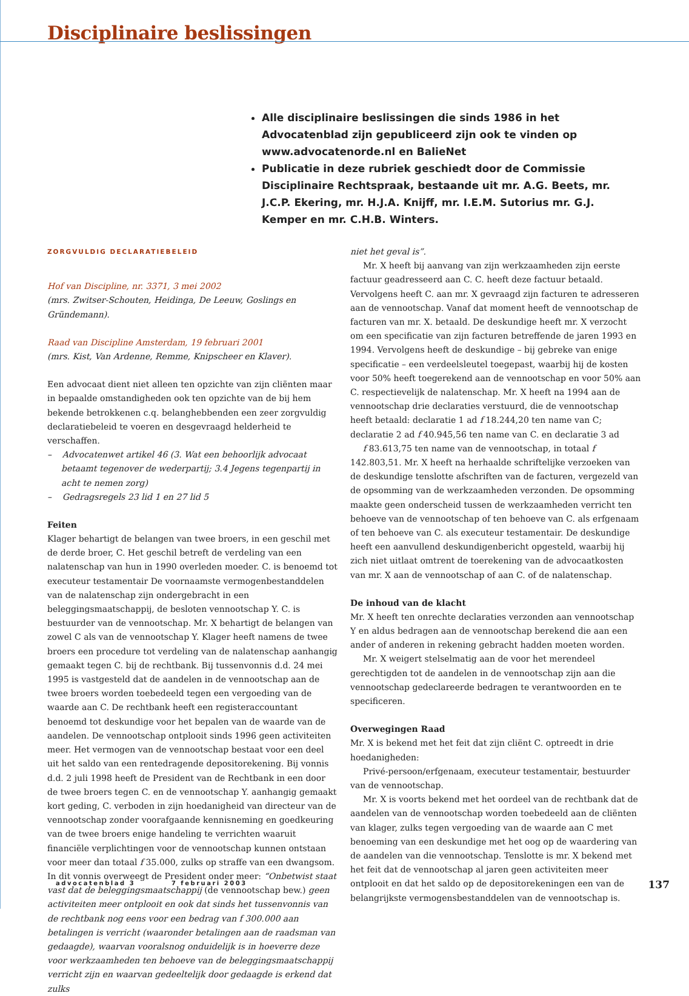Disciplinaire beslissingen
Alle disciplinaire beslissingen die sinds 1986 in het Advocatenblad zijn gepubliceerd zijn ook te vinden op www.advocatenorde.nl en BalieNet
Publicatie in deze rubriek geschiedt door de Commissie Disciplinaire Rechtspraak, bestaande uit mr. A.G. Beets, mr. J.C.P. Ekering, mr. H.J.A. Knijff, mr. I.E.M. Sutorius mr. G.J. Kemper en mr. C.H.B. Winters.
ZORGVULDIG DECLARATIEBELEID
Hof van Discipline, nr. 3371, 3 mei 2002
(mrs. Zwitser-Schouten, Heidinga, De Leeuw, Goslings en Gründemann).
Raad van Discipline Amsterdam, 19 februari 2001
(mrs. Kist, Van Ardenne, Remme, Knipscheer en Klaver).
Een advocaat dient niet alleen ten opzichte van zijn cliënten maar in bepaalde omstandigheden ook ten opzichte van de bij hem bekende betrokkenen c.q. belanghebbenden een zeer zorgvuldig declaratiebeleid te voeren en desgevraagd helderheid te verschaffen.
– Advocatenwet artikel 46 (3. Wat een behoorlijk advocaat betaamt tegenover de wederpartij; 3.4 Jegens tegenpartij in acht te nemen zorg)
– Gedragsregels 23 lid 1 en 27 lid 5
Feiten
Klager behartigt de belangen van twee broers, in een geschil met de derde broer, C. Het geschil betreft de verdeling van een nalatenschap van hun in 1990 overleden moeder. C. is benoemd tot executeur testamentair De voornaamste vermogenbestanddelen van de nalatenschap zijn ondergebracht in een beleggingsmaatschappij, de besloten vennootschap Y. C. is bestuurder van de vennootschap. Mr. X behartigt de belangen van zowel C als van de vennootschap Y. Klager heeft namens de twee broers een procedure tot verdeling van de nalatenschap aanhangig gemaakt tegen C. bij de rechtbank. Bij tussenvonnis d.d. 24 mei 1995 is vastgesteld dat de aandelen in de vennootschap aan de twee broers worden toebedeeld tegen een vergoeding van de waarde aan C. De rechtbank heeft een registeraccountant benoemd tot deskundige voor het bepalen van de waarde van de aandelen. De vennootschap ontplooit sinds 1996 geen activiteiten meer. Het vermogen van de vennootschap bestaat voor een deel uit het saldo van een rentedragende depositorekening. Bij vonnis d.d. 2 juli 1998 heeft de President van de Rechtbank in een door de twee broers tegen C. en de vennootschap Y. aanhangig gemaakt kort geding, C. verboden in zijn hoedanigheid van directeur van de vennootschap zonder voorafgaande kennisneming en goedkeuring van de twee broers enige handeling te verrichten waaruit financiële verplichtingen voor de vennootschap kunnen ontstaan voor meer dan totaal f 35.000, zulks op straffe van een dwangsom. In dit vonnis overweegt de President onder meer: “Onbetwist staat vast dat de beleggingsmaatschappij (de vennootschap bew.) geen activiteiten meer ontplooit en ook dat sinds het tussenvonnis van de rechtbank nog eens voor een bedrag van f 300.000 aan betalingen is verricht (waaronder betalingen aan de raadsman van gedaagde), waarvan vooralsnog onduidelijk is in hoeverre deze voor werkzaamheden ten behoeve van de beleggingsmaatschappij verricht zijn en waarvan gedeeltelijk door gedaagde is erkend dat zulks
niet het geval is”.
Mr. X heeft bij aanvang van zijn werkzaamheden zijn eerste factuur geadresseerd aan C. C. heeft deze factuur betaald. Vervolgens heeft C. aan mr. X gevraagd zijn facturen te adresseren aan de vennootschap. Vanaf dat moment heeft de vennootschap de facturen van mr. X. betaald. De deskundige heeft mr. X verzocht om een specificatie van zijn facturen betreffende de jaren 1993 en 1994. Vervolgens heeft de deskundige – bij gebreke van enige specificatie – een verdeelsleutel toegepast, waarbij hij de kosten voor 50% heeft toegerekend aan de vennootschap en voor 50% aan C. respectievelijk de nalatenschap. Mr. X heeft na 1994 aan de vennootschap drie declaraties verstuurd, die de vennootschap heeft betaald: declaratie 1 ad f 18.244,20 ten name van C; declaratie 2 ad f 40.945,56 ten name van C. en declaratie 3 ad
f 83.613,75 ten name van de vennootschap, in totaal f 142.803,51. Mr. X heeft na herhaalde schriftelijke verzoeken van de deskundige tenslotte afschriften van de facturen, vergezeld van de opsomming van de werkzaamheden verzonden. De opsomming maakte geen onderscheid tussen de werkzaamheden verricht ten behoeve van de vennootschap of ten behoeve van C. als erfgenaam of ten behoeve van C. als executeur testamentair. De deskundige heeft een aanvullend deskundigenbericht opgesteld, waarbij hij zich niet uitlaat omtrent de toerekening van de advocaatkosten van mr. X aan de vennootschap of aan C. of de nalatenschap.
De inhoud van de klacht
Mr. X heeft ten onrechte declaraties verzonden aan vennootschap Y en aldus bedragen aan de vennootschap berekend die aan een ander of anderen in rekening gebracht hadden moeten worden.
Mr. X weigert stelselmatig aan de voor het merendeel gerechtigden tot de aandelen in de vennootschap zijn aan die vennootschap gedeclareerde bedragen te verantwoorden en te specificeren.
Overwegingen Raad
Mr. X is bekend met het feit dat zijn cliënt C. optreedt in drie hoedanigheden:
Privé-persoon/erfgenaam, executeur testamentair, bestuurder van de vennootschap.
Mr. X is voorts bekend met het oordeel van de rechtbank dat de aandelen van de vennootschap worden toebedeeld aan de cliënten van klager, zulks tegen vergoeding van de waarde aan C met benoeming van een deskundige met het oog op de waardering van de aandelen van die vennootschap. Tenslotte is mr. X bekend met het feit dat de vennootschap al jaren geen activiteiten meer ontplooit en dat het saldo op de depositorekeningen een van de belangrijkste vermogensbestanddelen van de vennootschap is.
advocatenblad 3 7 februari 2003
137